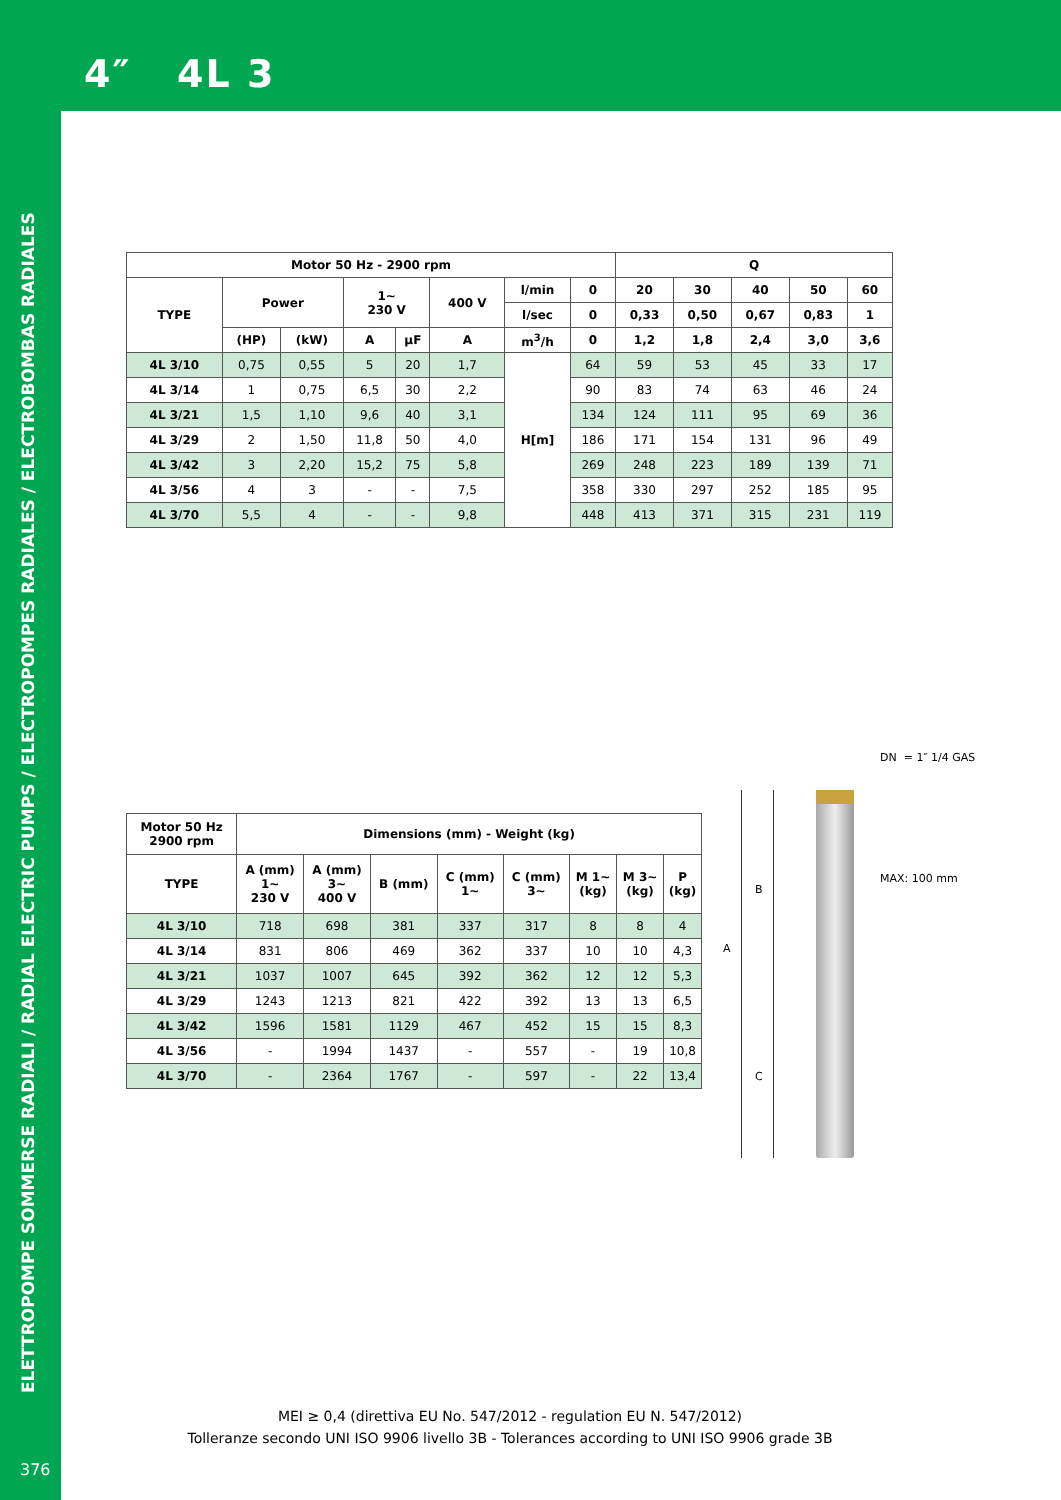4″ 4L 3
ELETTROPOMPE SOMMERSE RADIALI / RADIAL ELECTRIC PUMPS / ELECTROPOMPES RADIALES / ELECTROBOMBAS RADIALES
| Motor 50 Hz - 2900 rpm | | | | | | | | Q | | | | |
| --- | --- | --- | --- | --- | --- | --- | --- | --- | --- | --- | --- | --- |
| TYPE | Power | | 1~ 230 V | | 400 V | l/min | 0 | 20 | 30 | 40 | 50 | 60 |
| | | | | | | l/sec | 0 | 0,33 | 0,50 | 0,67 | 0,83 | 1 |
| | (HP) | (kW) | A | µF | A | m<sup>3</sup>/h | 0 | 1,2 | 1,8 | 2,4 | 3,0 | 3,6 |
| 4L 3/10 | 0,75 | 0,55 | 5 | 20 | 1,7 | H[m] | 64 | 59 | 53 | 45 | 33 | 17 |
| 4L 3/14 | 1 | 0,75 | 6,5 | 30 | 2,2 | | 90 | 83 | 74 | 63 | 46 | 24 |
| 4L 3/21 | 1,5 | 1,10 | 9,6 | 40 | 3,1 | | 134 | 124 | 111 | 95 | 69 | 36 |
| 4L 3/29 | 2 | 1,50 | 11,8 | 50 | 4,0 | | 186 | 171 | 154 | 131 | 96 | 49 |
| 4L 3/42 | 3 | 2,20 | 15,2 | 75 | 5,8 | | 269 | 248 | 223 | 189 | 139 | 71 |
| 4L 3/56 | 4 | 3 | - | - | 7,5 | | 358 | 330 | 297 | 252 | 185 | 95 |
| 4L 3/70 | 5,5 | 4 | - | - | 9,8 | | 448 | 413 | 371 | 315 | 231 | 119 |
| Motor 50 Hz 2900 rpm | Dimensions (mm) - Weight (kg) | | | | | | | |
| --- | --- | --- | --- | --- | --- | --- | --- | --- |
| TYPE | A (mm) 1~ 230 V | A (mm) 3~ 400 V | B (mm) | C (mm) 1~ | C (mm) 3~ | M 1~ (kg) | M 3~ (kg) | P (kg) |
| 4L 3/10 | 718 | 698 | 381 | 337 | 317 | 8 | 8 | 4 |
| 4L 3/14 | 831 | 806 | 469 | 362 | 337 | 10 | 10 | 4,3 |
| 4L 3/21 | 1037 | 1007 | 645 | 392 | 362 | 12 | 12 | 5,3 |
| 4L 3/29 | 1243 | 1213 | 821 | 422 | 392 | 13 | 13 | 6,5 |
| 4L 3/42 | 1596 | 1581 | 1129 | 467 | 452 | 15 | 15 | 8,3 |
| 4L 3/56 | - | 1994 | 1437 | - | 557 | - | 19 | 10,8 |
| 4L 3/70 | - | 2364 | 1767 | - | 597 | - | 22 | 13,4 |
DN = 1″ 1/4 GAS
MAX: 100 mm
A
B
C
MEI ≥ 0,4 (direttiva EU No. 547/2012 - regulation EU N. 547/2012)
Tolleranze secondo UNI ISO 9906 livello 3B - Tolerances according to UNI ISO 9906 grade 3B
376